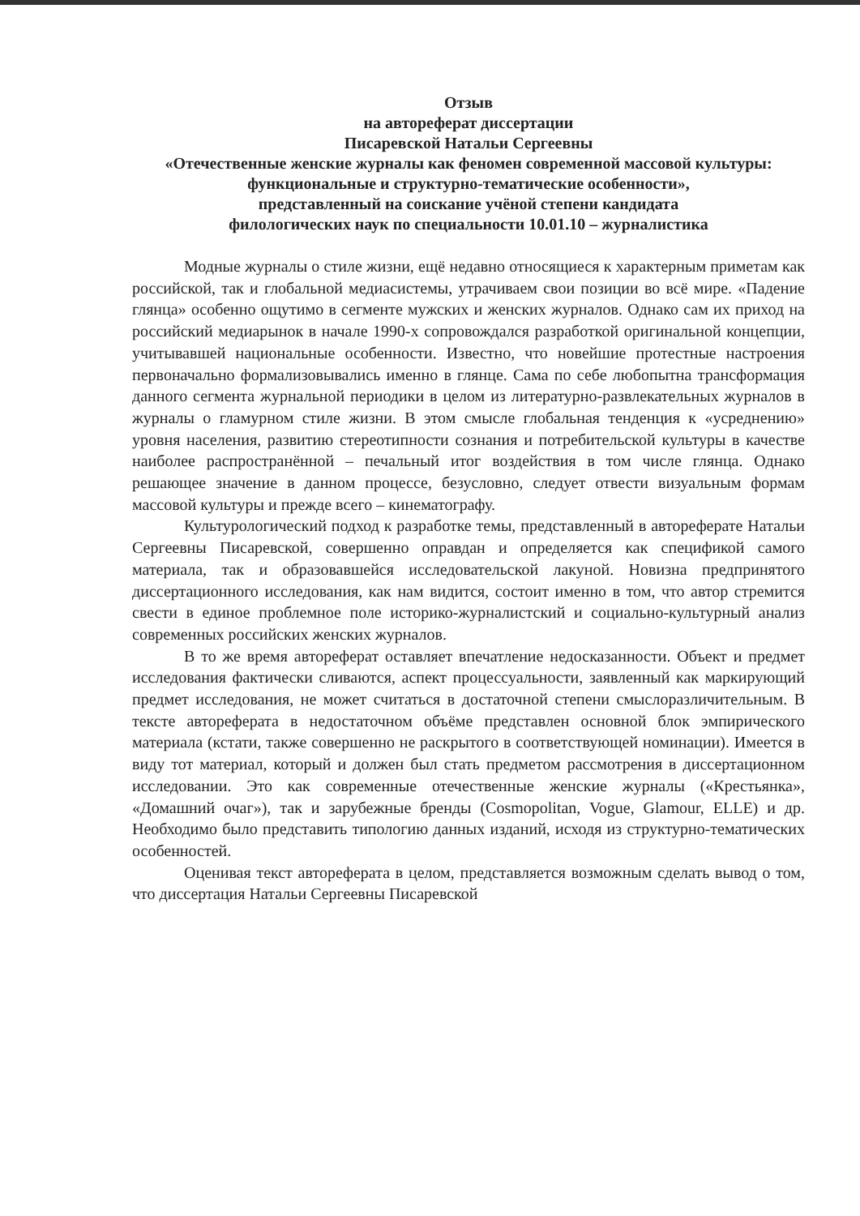Отзыв
на автореферат диссертации
Писаревской Натальи Сергеевны
«Отечественные женские журналы как феномен современной массовой культуры: функциональные и структурно-тематические особенности»,
представленный на соискание учёной степени кандидата
филологических наук по специальности 10.01.10 – журналистика
Модные журналы о стиле жизни, ещё недавно относящиеся к характерным приметам как российской, так и глобальной медиасистемы, утрачиваем свои позиции во всё мире. «Падение глянца» особенно ощутимо в сегменте мужских и женских журналов. Однако сам их приход на российский медиарынок в начале 1990-х сопровождался разработкой оригинальной концепции, учитывавшей национальные особенности. Известно, что новейшие протестные настроения первоначально формализовывались именно в глянце. Сама по себе любопытна трансформация данного сегмента журнальной периодики в целом из литературно-развлекательных журналов в журналы о гламурном стиле жизни. В этом смысле глобальная тенденция к «усреднению» уровня населения, развитию стереотипности сознания и потребительской культуры в качестве наиболее распространённой – печальный итог воздействия в том числе глянца. Однако решающее значение в данном процессе, безусловно, следует отвести визуальным формам массовой культуры и прежде всего – кинематографу.
Культурологический подход к разработке темы, представленный в автореферате Натальи Сергеевны Писаревской, совершенно оправдан и определяется как спецификой самого материала, так и образовавшейся исследовательской лакуной. Новизна предпринятого диссертационного исследования, как нам видится, состоит именно в том, что автор стремится свести в единое проблемное поле историко-журналистский и социально-культурный анализ современных российских женских журналов.
В то же время автореферат оставляет впечатление недосказанности. Объект и предмет исследования фактически сливаются, аспект процессуальности, заявленный как маркирующий предмет исследования, не может считаться в достаточной степени смыслоразличительным. В тексте автореферата в недостаточном объёме представлен основной блок эмпирического материала (кстати, также совершенно не раскрытого в соответствующей номинации). Имеется в виду тот материал, который и должен был стать предметом рассмотрения в диссертационном исследовании. Это как современные отечественные женские журналы («Крестьянка», «Домашний очаг»), так и зарубежные бренды (Cosmopolitan, Vogue, Glamour, ELLE) и др. Необходимо было представить типологию данных изданий, исходя из структурно-тематических особенностей.
Оценивая текст автореферата в целом, представляется возможным сделать вывод о том, что диссертация Натальи Сергеевны Писаревской